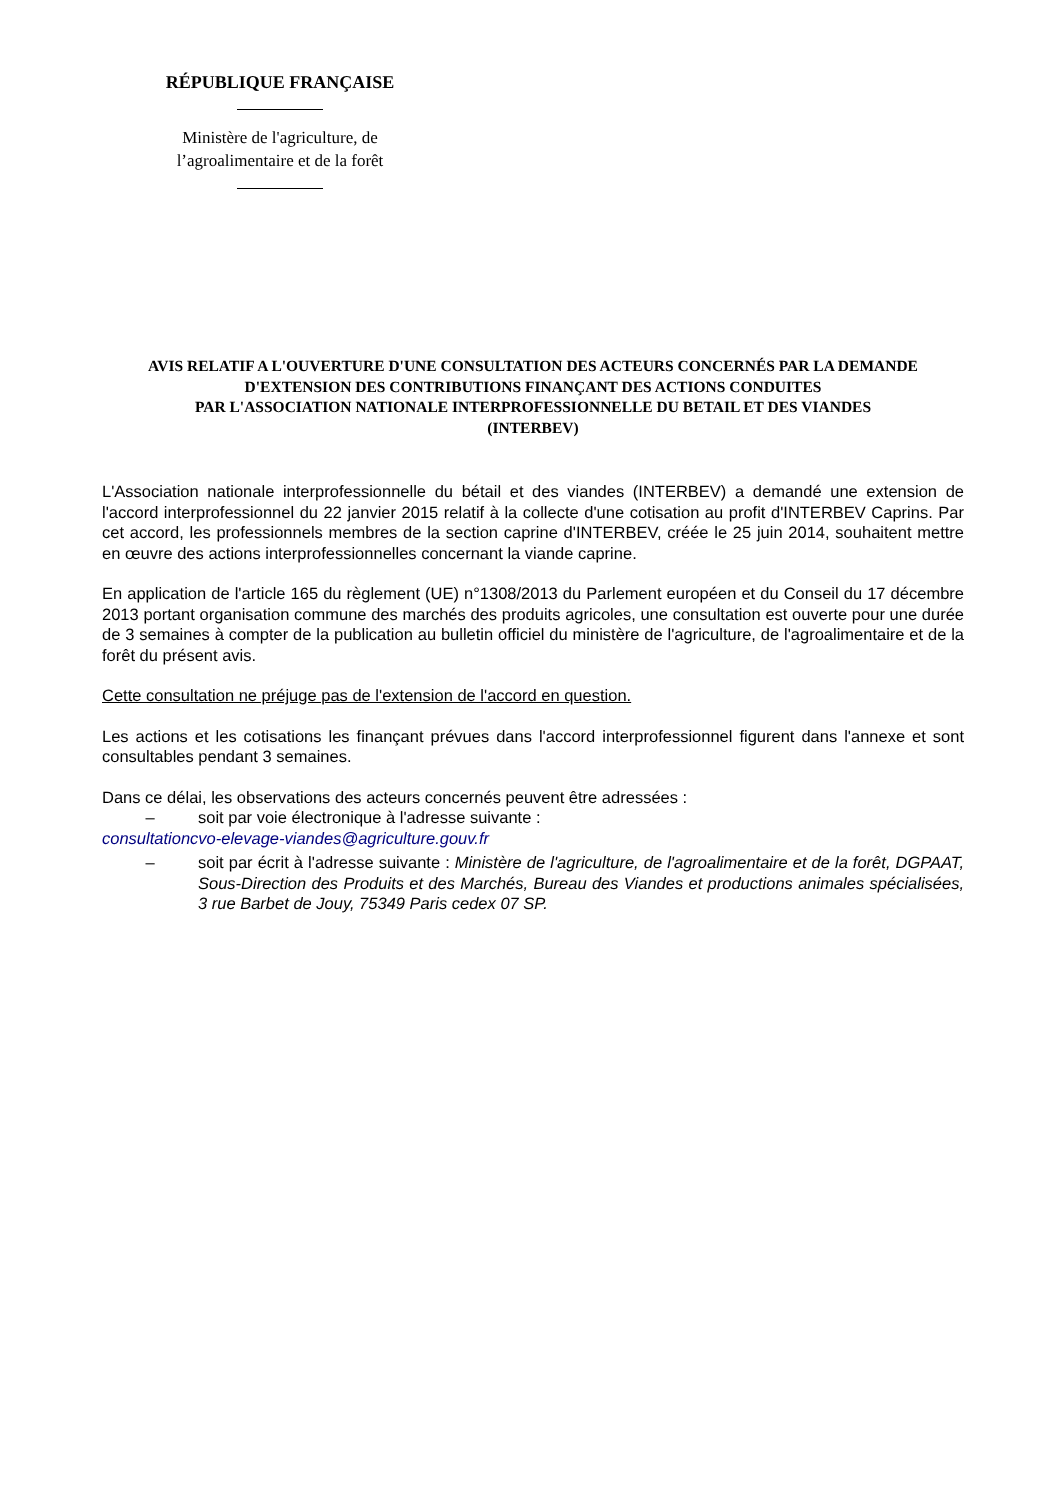RÉPUBLIQUE FRANÇAISE
Ministère de l'agriculture, de
l’agroalimentaire et de la forêt
AVIS RELATIF A L'OUVERTURE D'UNE CONSULTATION DES ACTEURS CONCERNÉS PAR LA DEMANDE D'EXTENSION DES CONTRIBUTIONS FINANÇANT DES ACTIONS CONDUITES
PAR L'ASSOCIATION NATIONALE INTERPROFESSIONNELLE DU BETAIL ET DES VIANDES
(INTERBEV)
L'Association nationale interprofessionnelle du bétail et des viandes (INTERBEV) a demandé une extension de l'accord interprofessionnel du 22 janvier 2015 relatif à la collecte d'une cotisation au profit d'INTERBEV Caprins. Par cet accord, les professionnels membres de la section caprine d'INTERBEV, créée le 25 juin 2014, souhaitent mettre en œuvre des actions interprofessionnelles concernant la viande caprine.
En application de l'article 165 du règlement (UE) n°1308/2013 du Parlement européen et du Conseil du 17 décembre 2013 portant organisation commune des marchés des produits agricoles, une consultation est ouverte pour une durée de 3 semaines à compter de la publication au bulletin officiel du ministère de l'agriculture, de l'agroalimentaire et de la forêt du présent avis.
Cette consultation ne préjuge pas de l'extension de l'accord en question.
Les actions et les cotisations les finançant prévues dans l'accord interprofessionnel figurent dans l'annexe et sont consultables pendant 3 semaines.
Dans ce délai, les observations des acteurs concernés peuvent être adressées :
– soit par voie électronique à l'adresse suivante :
consultationcvo-elevage-viandes@agriculture.gouv.fr
– soit par écrit à l'adresse suivante : Ministère de l'agriculture, de l'agroalimentaire et de la forêt, DGPAAT, Sous-Direction des Produits et des Marchés, Bureau des Viandes et productions animales spécialisées, 3 rue Barbet de Jouy, 75349 Paris cedex 07 SP.